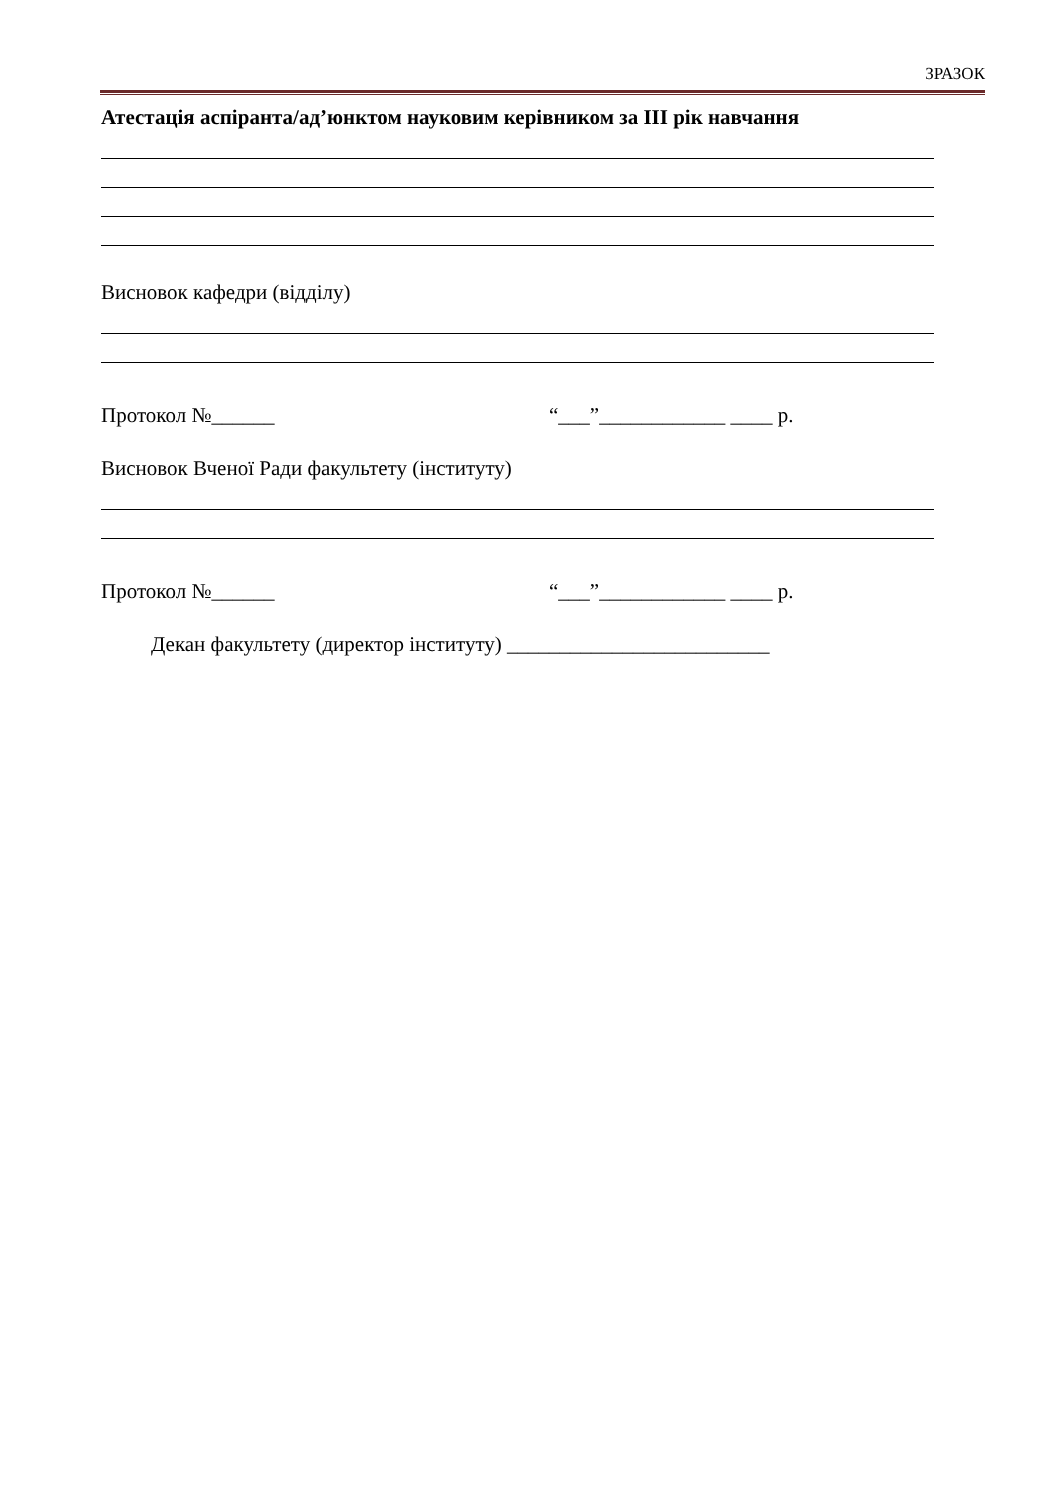ЗРАЗОК
Атестація аспіранта/ад’юнктом науковим керівником за ІІІ рік навчання
Висновок кафедри (відділу)
Протокол №______ “___”____________ ____ р.
Висновок Вченої Ради факультету (інституту)
Протокол №______ “___”____________ ____ р.
Декан факультету (директор інституту) _________________________